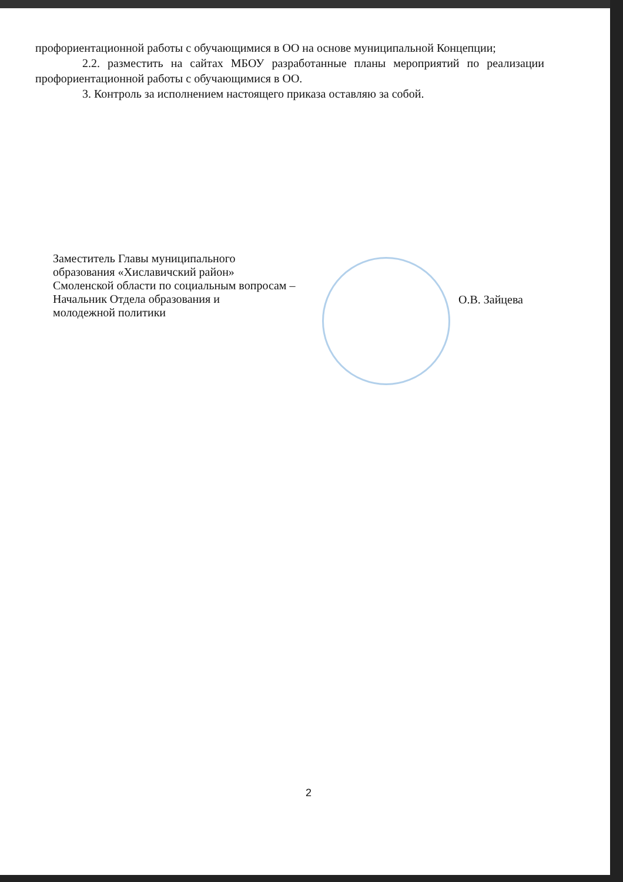профориентационной работы с обучающимися в ОО на основе муниципальной Концепции;
2.2. разместить на сайтах МБОУ разработанные планы мероприятий по реализации профориентационной работы с обучающимися в ОО.
3. Контроль за исполнением настоящего приказа оставляю за собой.
Заместитель Главы муниципального
образования «Хиславичский район»
Смоленской области по социальным вопросам –
Начальник Отдела образования и
молодежной политики
О.В. Зайцева
2